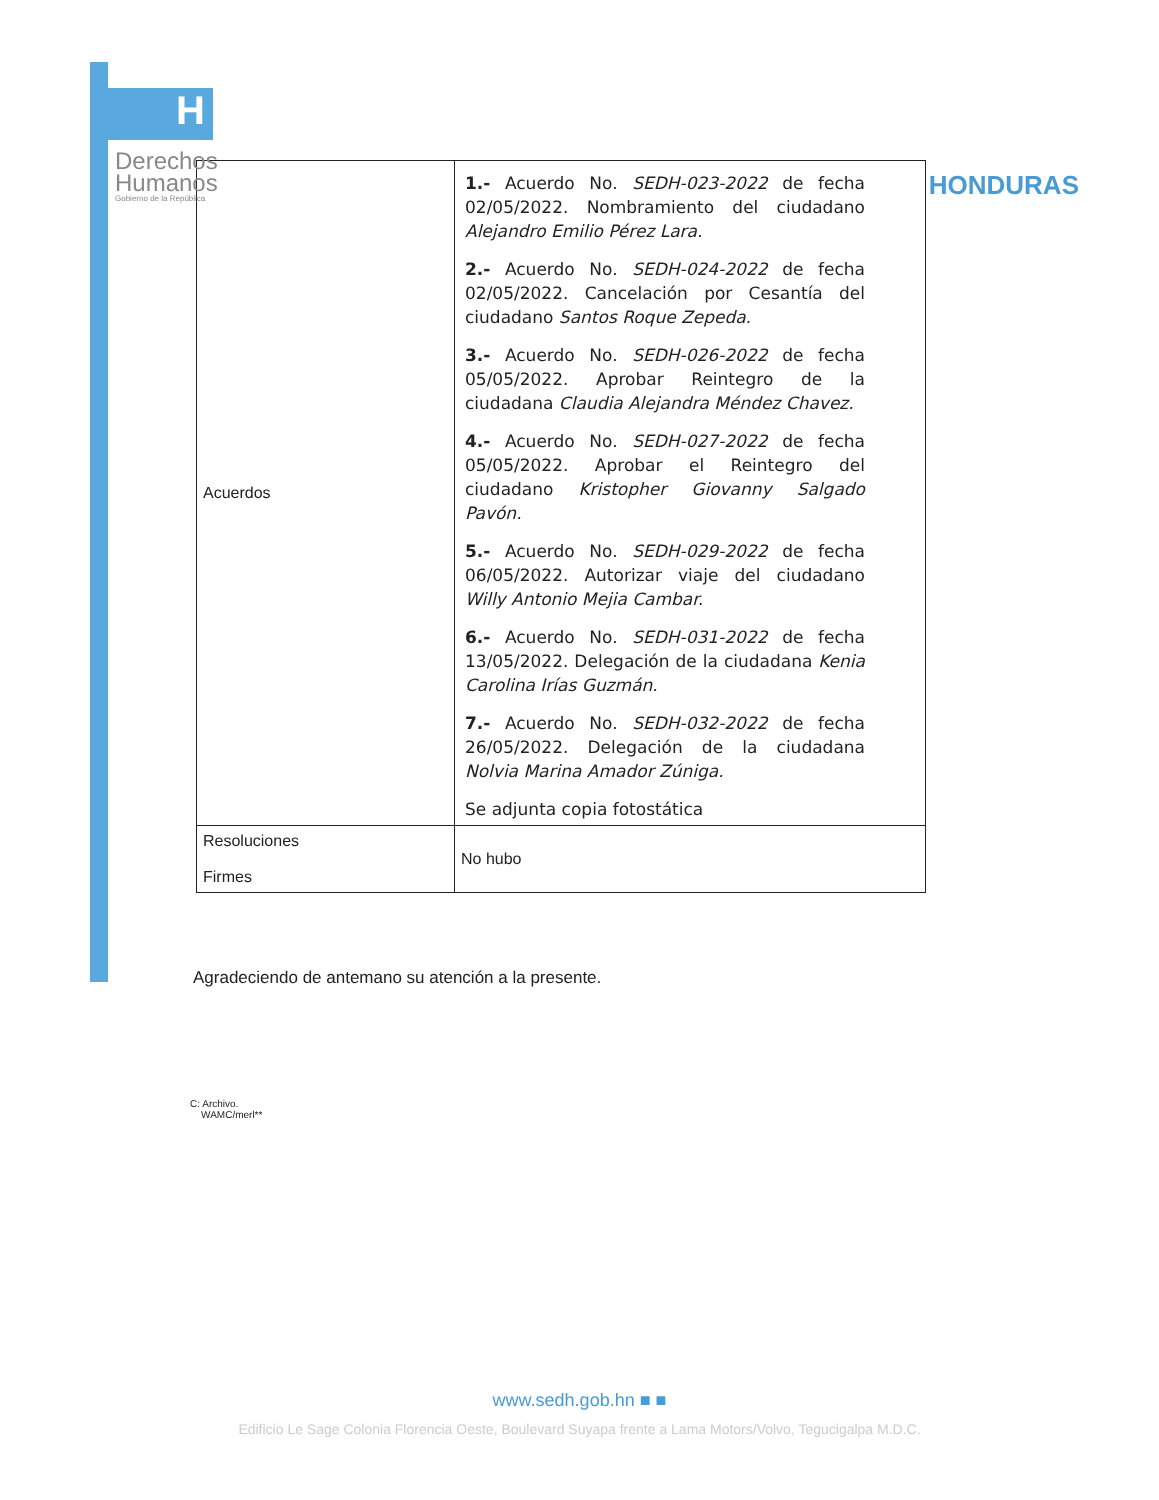H
Derechos
Humanos
Gobierno de la República
HONDURAS
| Acuerdos | 1.- Acuerdo No. SEDH-023-2022 de fecha 02/05/2022. Nombramiento del ciudadano Alejandro Emilio Pérez Lara. 2.- Acuerdo No. SEDH-024-2022 de fecha 02/05/2022. Cancelación por Cesantía del ciudadano Santos Roque Zepeda. 3.- Acuerdo No. SEDH-026-2022 de fecha 05/05/2022. Aprobar Reintegro de la ciudadana Claudia Alejandra Méndez Chavez. 4.- Acuerdo No. SEDH-027-2022 de fecha 05/05/2022. Aprobar el Reintegro del ciudadano Kristopher Giovanny Salgado Pavón. 5.- Acuerdo No. SEDH-029-2022 de fecha 06/05/2022. Autorizar viaje del ciudadano Willy Antonio Mejia Cambar. 6.- Acuerdo No. SEDH-031-2022 de fecha 13/05/2022. Delegación de la ciudadana Kenia Carolina Irías Guzmán. 7.- Acuerdo No. SEDH-032-2022 de fecha 26/05/2022. Delegación de la ciudadana Nolvia Marina Amador Zúniga. Se adjunta copia fotostática |
| Resoluciones Firmes | No hubo |
Agradeciendo de antemano su atención a la presente.
C: Archivo.
WAMC/merl**
www.sedh.gob.hn ■ ■
Edificio Le Sage Colonia Florencia Oeste, Boulevard Suyapa frente a Lama Motors/Volvo, Tegucigalpa M.D.C.